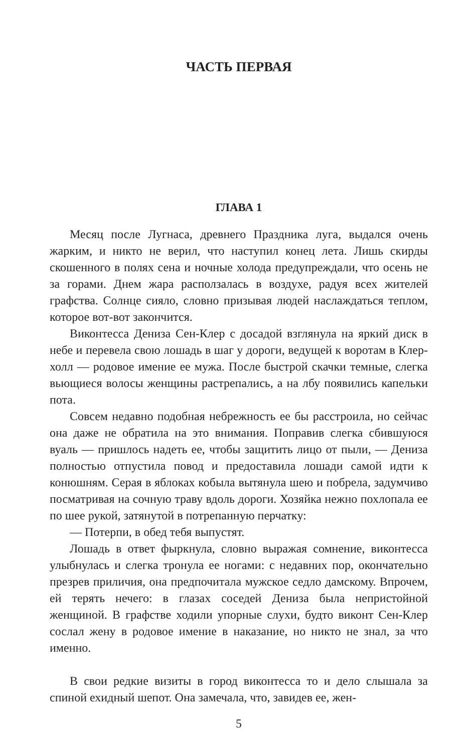ЧАСТЬ ПЕРВАЯ
ГЛАВА 1
Месяц после Лугнаса, древнего Праздника луга, выдался очень жарким, и никто не верил, что наступил конец лета. Лишь скирды скошенного в полях сена и ночные холода предупреждали, что осень не за горами. Днем жара расползалась в воздухе, радуя всех жителей графства. Солнце сияло, словно призывая людей наслаждаться теплом, которое вот-вот закончится.
Виконтесса Дениза Сен-Клер с досадой взглянула на яркий диск в небе и перевела свою лошадь в шаг у дороги, ведущей к воротам в Клер-холл — родовое имение ее мужа. После быстрой скачки темные, слегка вьющиеся волосы женщины растрепались, а на лбу появились капельки пота.
Совсем недавно подобная небрежность ее бы расстроила, но сейчас она даже не обратила на это внимания. Поправив слегка сбившуюся вуаль — пришлось надеть ее, чтобы защитить лицо от пыли, — Дениза полностью отпустила повод и предоставила лошади самой идти к конюшням. Серая в яблоках кобыла вытянула шею и побрела, задумчиво посматривая на сочную траву вдоль дороги. Хозяйка нежно похлопала ее по шее рукой, затянутой в потрепанную перчатку:
— Потерпи, в обед тебя выпустят.
Лошадь в ответ фыркнула, словно выражая сомнение, виконтесса улыбнулась и слегка тронула ее ногами: с недавних пор, окончательно презрев приличия, она предпочитала мужское седло дамскому. Впрочем, ей терять нечего: в глазах соседей Дениза была непристойной женщиной. В графстве ходили упорные слухи, будто виконт Сен-Клер сослал жену в родовое имение в наказание, но никто не знал, за что именно.
В свои редкие визиты в город виконтесса то и дело слышала за спиной ехидный шепот. Она замечала, что, завидев ее, жен-
5